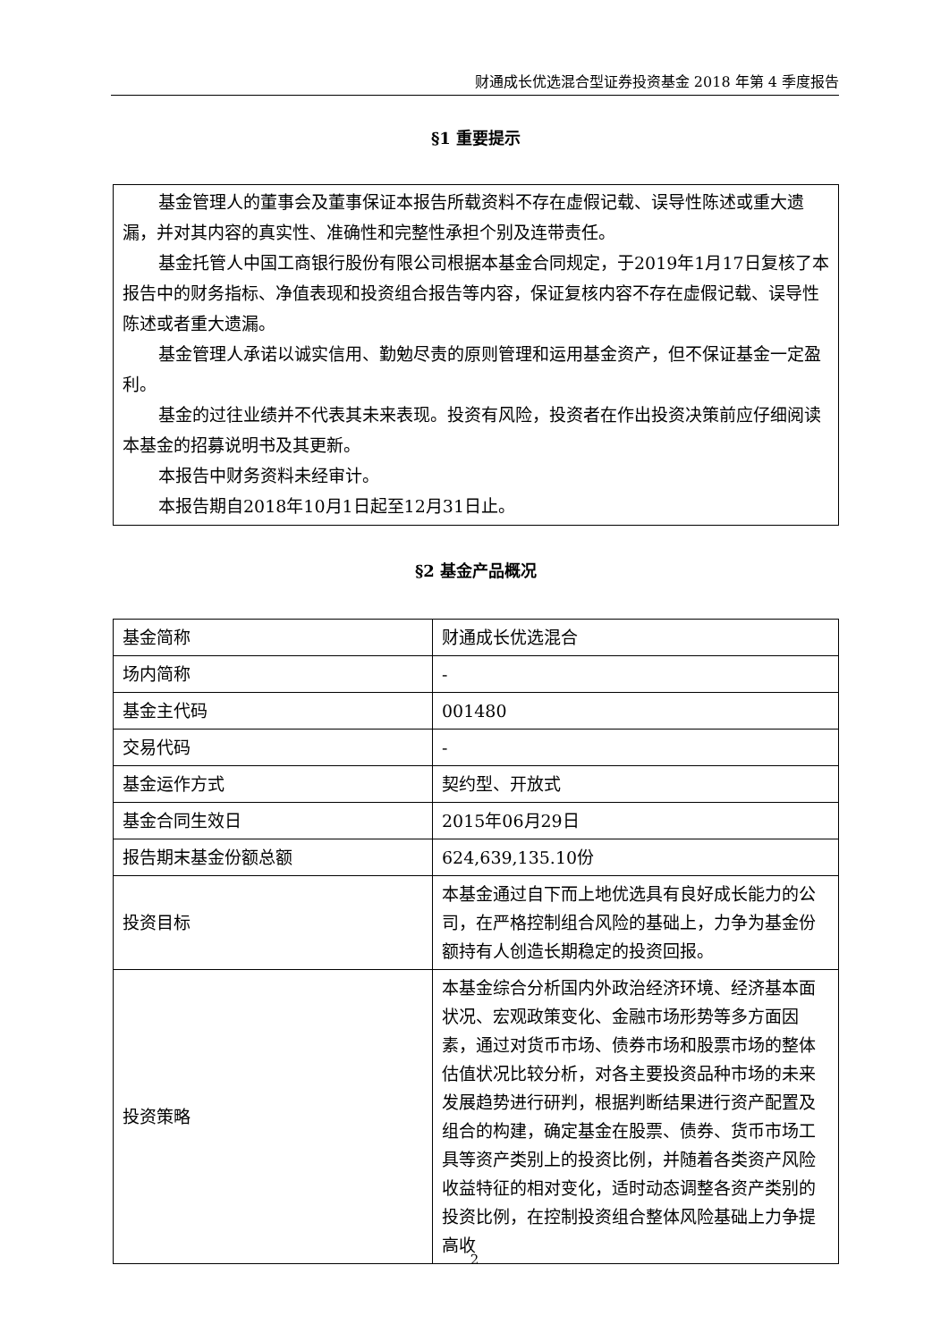财通成长优选混合型证券投资基金 2018 年第 4 季度报告
§1 重要提示
基金管理人的董事会及董事保证本报告所载资料不存在虚假记载、误导性陈述或重大遗漏，并对其内容的真实性、准确性和完整性承担个别及连带责任。
基金托管人中国工商银行股份有限公司根据本基金合同规定，于2019年1月17日复核了本报告中的财务指标、净值表现和投资组合报告等内容，保证复核内容不存在虚假记载、误导性陈述或者重大遗漏。
基金管理人承诺以诚实信用、勤勉尽责的原则管理和运用基金资产，但不保证基金一定盈利。
基金的过往业绩并不代表其未来表现。投资有风险，投资者在作出投资决策前应仔细阅读本基金的招募说明书及其更新。
本报告中财务资料未经审计。
本报告期自2018年10月1日起至12月31日止。
§2 基金产品概况
| 基金简称 | 财通成长优选混合 |
| 场内简称 | - |
| 基金主代码 | 001480 |
| 交易代码 | - |
| 基金运作方式 | 契约型、开放式 |
| 基金合同生效日 | 2015年06月29日 |
| 报告期末基金份额总额 | 624,639,135.10份 |
| 投资目标 | 本基金通过自下而上地优选具有良好成长能力的公司，在严格控制组合风险的基础上，力争为基金份额持有人创造长期稳定的投资回报。 |
| 投资策略 | 本基金综合分析国内外政治经济环境、经济基本面状况、宏观政策变化、金融市场形势等多方面因素，通过对货币市场、债券市场和股票市场的整体估值状况比较分析，对各主要投资品种市场的未来发展趋势进行研判，根据判断结果进行资产配置及组合的构建，确定基金在股票、债券、货币市场工具等资产类别上的投资比例，并随着各类资产风险收益特征的相对变化，适时动态调整各资产类别的投资比例，在控制投资组合整体风险基础上力争提高收 |
2